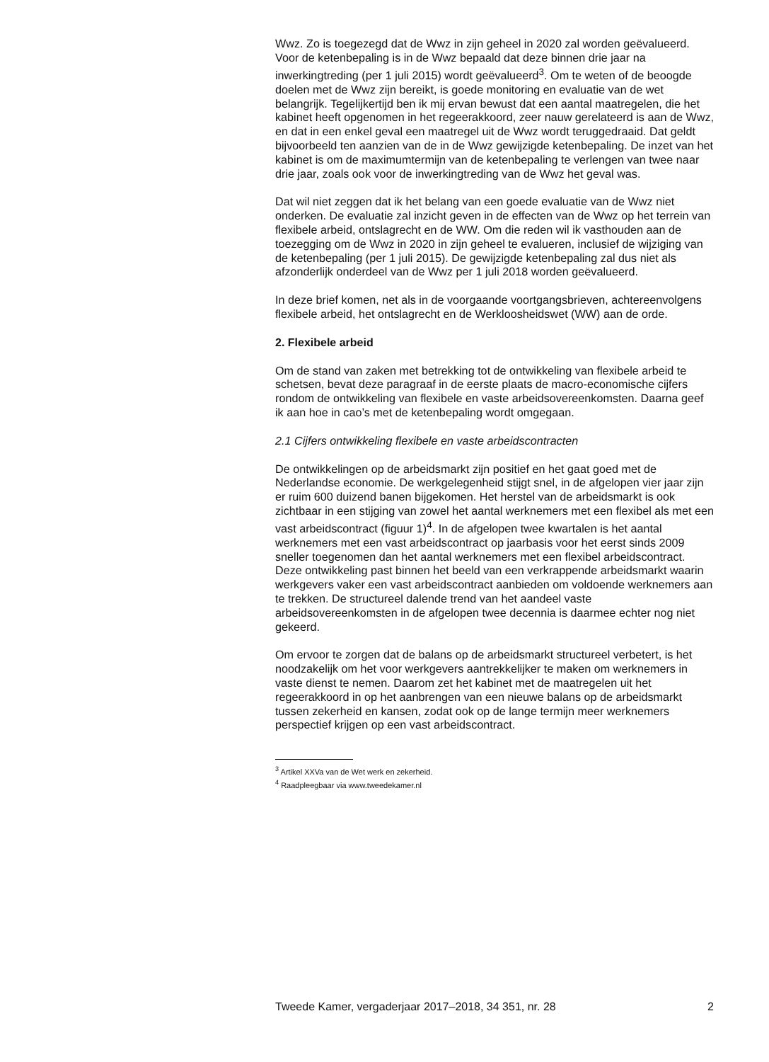Wwz. Zo is toegezegd dat de Wwz in zijn geheel in 2020 zal worden geëvalueerd. Voor de ketenbepaling is in de Wwz bepaald dat deze binnen drie jaar na inwerkingtreding (per 1 juli 2015) wordt geëvalueerd<sup>3</sup>. Om te weten of de beoogde doelen met de Wwz zijn bereikt, is goede monitoring en evaluatie van de wet belangrijk. Tegelijkertijd ben ik mij ervan bewust dat een aantal maatregelen, die het kabinet heeft opgenomen in het regeerakkoord, zeer nauw gerelateerd is aan de Wwz, en dat in een enkel geval een maatregel uit de Wwz wordt teruggedraaid. Dat geldt bijvoorbeeld ten aanzien van de in de Wwz gewijzigde ketenbepaling. De inzet van het kabinet is om de maximumtermijn van de ketenbepaling te verlengen van twee naar drie jaar, zoals ook voor de inwerkingtreding van de Wwz het geval was.
Dat wil niet zeggen dat ik het belang van een goede evaluatie van de Wwz niet onderken. De evaluatie zal inzicht geven in de effecten van de Wwz op het terrein van flexibele arbeid, ontslagrecht en de WW. Om die reden wil ik vasthouden aan de toezegging om de Wwz in 2020 in zijn geheel te evalueren, inclusief de wijziging van de ketenbepaling (per 1 juli 2015). De gewijzigde ketenbepaling zal dus niet als afzonderlijk onderdeel van de Wwz per 1 juli 2018 worden geëvalueerd.
In deze brief komen, net als in de voorgaande voortgangsbrieven, achtereenvolgens flexibele arbeid, het ontslagrecht en de Werkloosheidswet (WW) aan de orde.
2. Flexibele arbeid
Om de stand van zaken met betrekking tot de ontwikkeling van flexibele arbeid te schetsen, bevat deze paragraaf in de eerste plaats de macro-economische cijfers rondom de ontwikkeling van flexibele en vaste arbeidsovereenkomsten. Daarna geef ik aan hoe in cao’s met de ketenbepaling wordt omgegaan.
2.1 Cijfers ontwikkeling flexibele en vaste arbeidscontracten
De ontwikkelingen op de arbeidsmarkt zijn positief en het gaat goed met de Nederlandse economie. De werkgelegenheid stijgt snel, in de afgelopen vier jaar zijn er ruim 600 duizend banen bijgekomen. Het herstel van de arbeidsmarkt is ook zichtbaar in een stijging van zowel het aantal werknemers met een flexibel als met een vast arbeidscontract (figuur 1)<sup>4</sup>. In de afgelopen twee kwartalen is het aantal werknemers met een vast arbeidscontract op jaarbasis voor het eerst sinds 2009 sneller toegenomen dan het aantal werknemers met een flexibel arbeidscontract. Deze ontwikkeling past binnen het beeld van een verkrappende arbeidsmarkt waarin werkgevers vaker een vast arbeidscontract aanbieden om voldoende werknemers aan te trekken. De structureel dalende trend van het aandeel vaste arbeidsovereenkomsten in de afgelopen twee decennia is daarmee echter nog niet gekeerd.
Om ervoor te zorgen dat de balans op de arbeidsmarkt structureel verbetert, is het noodzakelijk om het voor werkgevers aantrekkelijker te maken om werknemers in vaste dienst te nemen. Daarom zet het kabinet met de maatregelen uit het regeerakkoord in op het aanbrengen van een nieuwe balans op de arbeidsmarkt tussen zekerheid en kansen, zodat ook op de lange termijn meer werknemers perspectief krijgen op een vast arbeidscontract.
<sup>3</sup> Artikel XXVa van de Wet werk en zekerheid.
<sup>4</sup> Raadpleegbaar via www.tweedekamer.nl
Tweede Kamer, vergaderjaar 2017–2018, 34 351, nr. 28 2